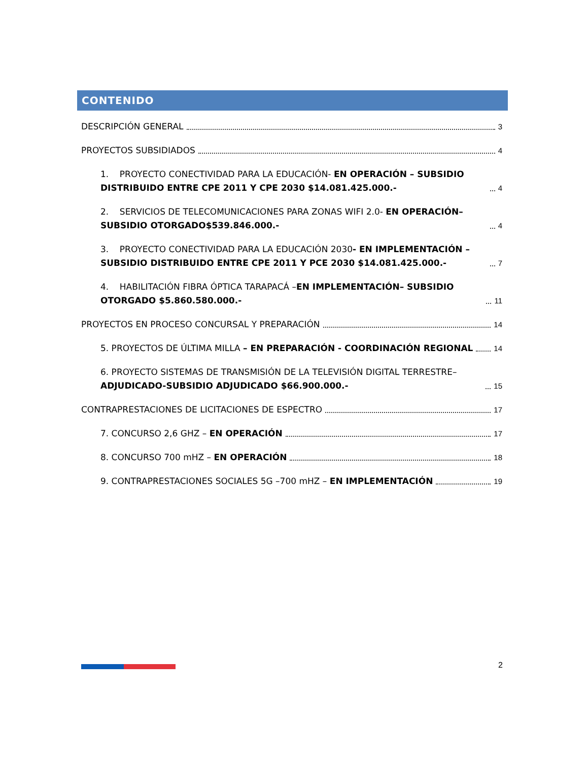CONTENIDO
DESCRIPCIÓN GENERAL 3
PROYECTOS SUBSIDIADOS 4
1. PROYECTO CONECTIVIDAD PARA LA EDUCACIÓN- EN OPERACIÓN – SUBSIDIO DISTRIBUIDO ENTRE CPE 2011 Y CPE 2030 $14.081.425.000.- 4
2. SERVICIOS DE TELECOMUNICACIONES PARA ZONAS WIFI 2.0- EN OPERACIÓN– SUBSIDIO OTORGADO$539.846.000.- 4
3. PROYECTO CONECTIVIDAD PARA LA EDUCACIÓN 2030- EN IMPLEMENTACIÓN – SUBSIDIO DISTRIBUIDO ENTRE CPE 2011 Y PCE 2030 $14.081.425.000.- 7
4. HABILITACIÓN FIBRA ÓPTICA TARAPACÁ –EN IMPLEMENTACIÓN– SUBSIDIO OTORGADO $5.860.580.000.- 11
PROYECTOS EN PROCESO CONCURSAL Y PREPARACIÓN 14
5. PROYECTOS DE ÚLTIMA MILLA – EN PREPARACIÓN - COORDINACIÓN REGIONAL 14
6. PROYECTO SISTEMAS DE TRANSMISIÓN DE LA TELEVISIÓN DIGITAL TERRESTRE– ADJUDICADO-SUBSIDIO ADJUDICADO $66.900.000.- 15
CONTRAPRESTACIONES DE LICITACIONES DE ESPECTRO 17
7. CONCURSO 2,6 GHZ – EN OPERACIÓN 17
8. CONCURSO 700 mHZ – EN OPERACIÓN 18
9. CONTRAPRESTACIONES SOCIALES 5G –700 mHZ – EN IMPLEMENTACIÓN 19
2